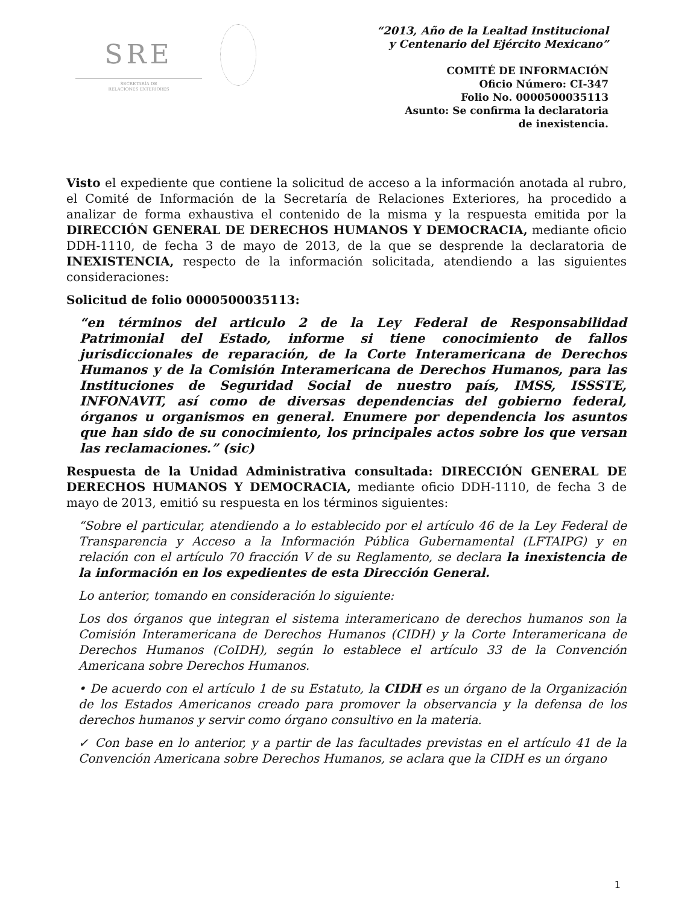SRE
SECRETARÍA DE
RELACIONES EXTERIORES
“2013, Año de la Lealtad Institucional
y Centenario del Ejército Mexicano”
COMITÉ DE INFORMACIÓN
Oficio Número: CI-347
Folio No. 0000500035113
Asunto: Se confirma la declaratoria
de inexistencia.
Visto el expediente que contiene la solicitud de acceso a la información anotada al rubro, el Comité de Información de la Secretaría de Relaciones Exteriores, ha procedido a analizar de forma exhaustiva el contenido de la misma y la respuesta emitida por la DIRECCIÓN GENERAL DE DERECHOS HUMANOS Y DEMOCRACIA, mediante oficio DDH-1110, de fecha 3 de mayo de 2013, de la que se desprende la declaratoria de INEXISTENCIA, respecto de la información solicitada, atendiendo a las siguientes consideraciones:
Solicitud de folio 0000500035113:
“en términos del articulo 2 de la Ley Federal de Responsabilidad Patrimonial del Estado, informe si tiene conocimiento de fallos jurisdiccionales de reparación, de la Corte Interamericana de Derechos Humanos y de la Comisión Interamericana de Derechos Humanos, para las Instituciones de Seguridad Social de nuestro país, IMSS, ISSSTE, INFONAVIT, así como de diversas dependencias del gobierno federal, órganos u organismos en general. Enumere por dependencia los asuntos que han sido de su conocimiento, los principales actos sobre los que versan las reclamaciones.” (sic)
Respuesta de la Unidad Administrativa consultada: DIRECCIÓN GENERAL DE DERECHOS HUMANOS Y DEMOCRACIA, mediante oficio DDH-1110, de fecha 3 de mayo de 2013, emitió su respuesta en los términos siguientes:
“Sobre el particular, atendiendo a lo establecido por el artículo 46 de la Ley Federal de Transparencia y Acceso a la Información Pública Gubernamental (LFTAIPG) y en relación con el artículo 70 fracción V de su Reglamento, se declara la inexistencia de la información en los expedientes de esta Dirección General.
Lo anterior, tomando en consideración lo siguiente:
Los dos órganos que integran el sistema interamericano de derechos humanos son la Comisión Interamericana de Derechos Humanos (CIDH) y la Corte Interamericana de Derechos Humanos (CoIDH), según lo establece el artículo 33 de la Convención Americana sobre Derechos Humanos.
• De acuerdo con el artículo 1 de su Estatuto, la CIDH es un órgano de la Organización de los Estados Americanos creado para promover la observancia y la defensa de los derechos humanos y servir como órgano consultivo en la materia.
✓ Con base en lo anterior, y a partir de las facultades previstas en el artículo 41 de la Convención Americana sobre Derechos Humanos, se aclara que la CIDH es un órgano
1